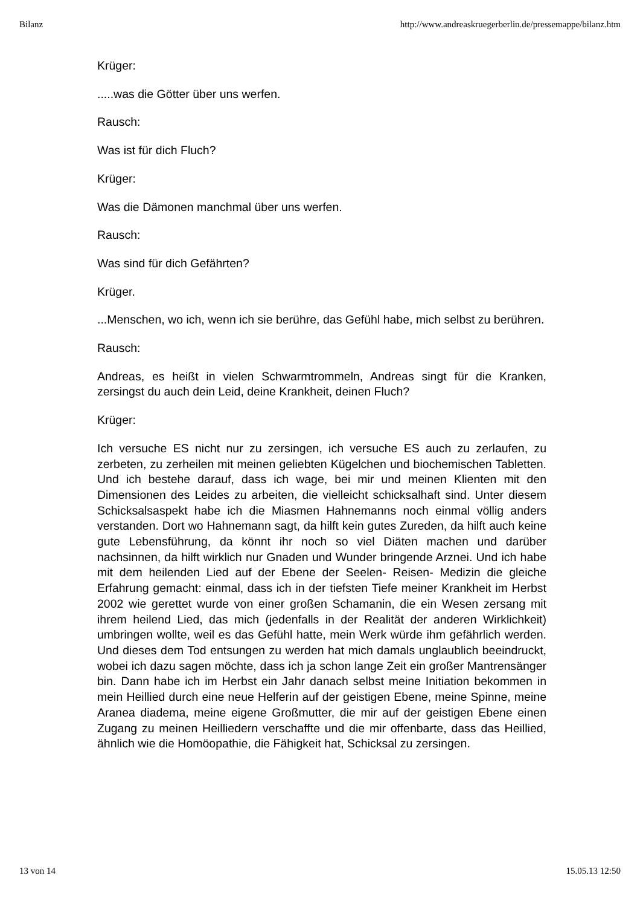Bilanz http://www.andreaskruegerberlin.de/pressemappe/bilanz.htm
Krüger:
.....was die Götter über uns werfen.
Rausch:
Was ist für dich Fluch?
Krüger:
Was die Dämonen manchmal über uns werfen.
Rausch:
Was sind für dich Gefährten?
Krüger.
...Menschen, wo ich, wenn ich sie berühre, das Gefühl habe, mich selbst zu berühren.
Rausch:
Andreas, es heißt in vielen Schwarmtrommeln, Andreas singt für die Kranken, zersingst du auch dein Leid, deine Krankheit, deinen Fluch?
Krüger:
Ich versuche ES nicht nur zu zersingen, ich versuche ES auch zu zerlaufen, zu zerbeten, zu zerheilen mit meinen geliebten Kügelchen und biochemischen Tabletten. Und ich bestehe darauf, dass ich wage, bei mir und meinen Klienten mit den Dimensionen des Leides zu arbeiten, die vielleicht schicksalhaft sind. Unter diesem Schicksalsaspekt habe ich die Miasmen Hahnemanns noch einmal völlig anders verstanden. Dort wo Hahnemann sagt, da hilft kein gutes Zureden, da hilft auch keine gute Lebensführung, da könnt ihr noch so viel Diäten machen und darüber nachsinnen, da hilft wirklich nur Gnaden und Wunder bringende Arznei. Und ich habe mit dem heilenden Lied auf der Ebene der Seelen- Reisen- Medizin die gleiche Erfahrung gemacht: einmal, dass ich in der tiefsten Tiefe meiner Krankheit im Herbst 2002 wie gerettet wurde von einer großen Schamanin, die ein Wesen zersang mit ihrem heilend Lied, das mich (jedenfalls in der Realität der anderen Wirklichkeit) umbringen wollte, weil es das Gefühl hatte, mein Werk würde ihm gefährlich werden. Und dieses dem Tod entsungen zu werden hat mich damals unglaublich beeindruckt, wobei ich dazu sagen möchte, dass ich ja schon lange Zeit ein großer Mantrensänger bin. Dann habe ich im Herbst ein Jahr danach selbst meine Initiation bekommen in mein Heillied durch eine neue Helferin auf der geistigen Ebene, meine Spinne, meine Aranea diadema, meine eigene Großmutter, die mir auf der geistigen Ebene einen Zugang zu meinen Heilliedern verschaffte und die mir offenbarte, dass das Heillied, ähnlich wie die Homöopathie, die Fähigkeit hat, Schicksal zu zersingen.
13 von 14 15.05.13 12:50